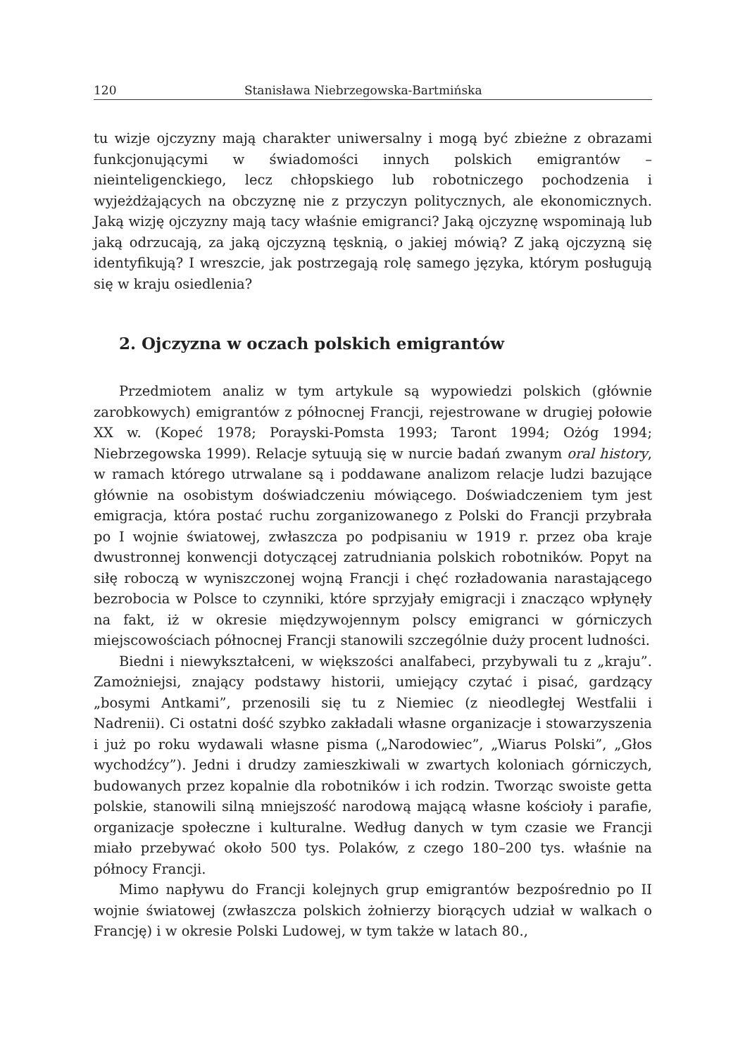120 Stanisława Niebrzegowska-Bartmińska
tu wizje ojczyzny mają charakter uniwersalny i mogą być zbieżne z obrazami funkcjonującymi w świadomości innych polskich emigrantów – nieinteligenckiego, lecz chłopskiego lub robotniczego pochodzenia i wyjeżdżających na obczyznę nie z przyczyn politycznych, ale ekonomicznych. Jaką wizję ojczyzny mają tacy właśnie emigranci? Jaką ojczyznę wspominają lub jaką odrzucają, za jaką ojczyzną tęsknią, o jakiej mówią? Z jaką ojczyzną się identyfikują? I wreszcie, jak postrzegają rolę samego języka, którym posługują się w kraju osiedlenia?
2. Ojczyzna w oczach polskich emigrantów
Przedmiotem analiz w tym artykule są wypowiedzi polskich (głównie zarobkowych) emigrantów z północnej Francji, rejestrowane w drugiej połowie XX w. (Kopeć 1978; Porayski-Pomsta 1993; Taront 1994; Ożóg 1994; Niebrzegowska 1999). Relacje sytuują się w nurcie badań zwanym oral history, w ramach którego utrwalane są i poddawane analizom relacje ludzi bazujące głównie na osobistym doświadczeniu mówiącego. Doświadczeniem tym jest emigracja, która postać ruchu zorganizowanego z Polski do Francji przybrała po I wojnie światowej, zwłaszcza po podpisaniu w 1919 r. przez oba kraje dwustronnej konwencji dotyczącej zatrudniania polskich robotników. Popyt na siłę roboczą w wyniszczonej wojną Francji i chęć rozładowania narastającego bezrobocia w Polsce to czynniki, które sprzyjały emigracji i znacząco wpłynęły na fakt, iż w okresie międzywojennym polscy emigranci w górniczych miejscowościach północnej Francji stanowili szczególnie duży procent ludności.
Biedni i niewykształceni, w większości analfabeci, przybywali tu z „kraju”. Zamożniejsi, znający podstawy historii, umiejący czytać i pisać, gardzący „bosymi Antkami”, przenosili się tu z Niemiec (z nieodległej Westfalii i Nadrenii). Ci ostatni dość szybko zakładali własne organizacje i stowarzyszenia i już po roku wydawali własne pisma („Narodowiec”, „Wiarus Polski”, „Głos wychodźcy”). Jedni i drudzy zamieszkiwali w zwartych koloniach górniczych, budowanych przez kopalnie dla robotników i ich rodzin. Tworząc swoiste getta polskie, stanowili silną mniejszość narodową mającą własne kościoły i parafie, organizacje społeczne i kulturalne. Według danych w tym czasie we Francji miało przebywać około 500 tys. Polaków, z czego 180–200 tys. właśnie na północy Francji.
Mimo napływu do Francji kolejnych grup emigrantów bezpośrednio po II wojnie światowej (zwłaszcza polskich żołnierzy biorących udział w walkach o Francję) i w okresie Polski Ludowej, w tym także w latach 80.,